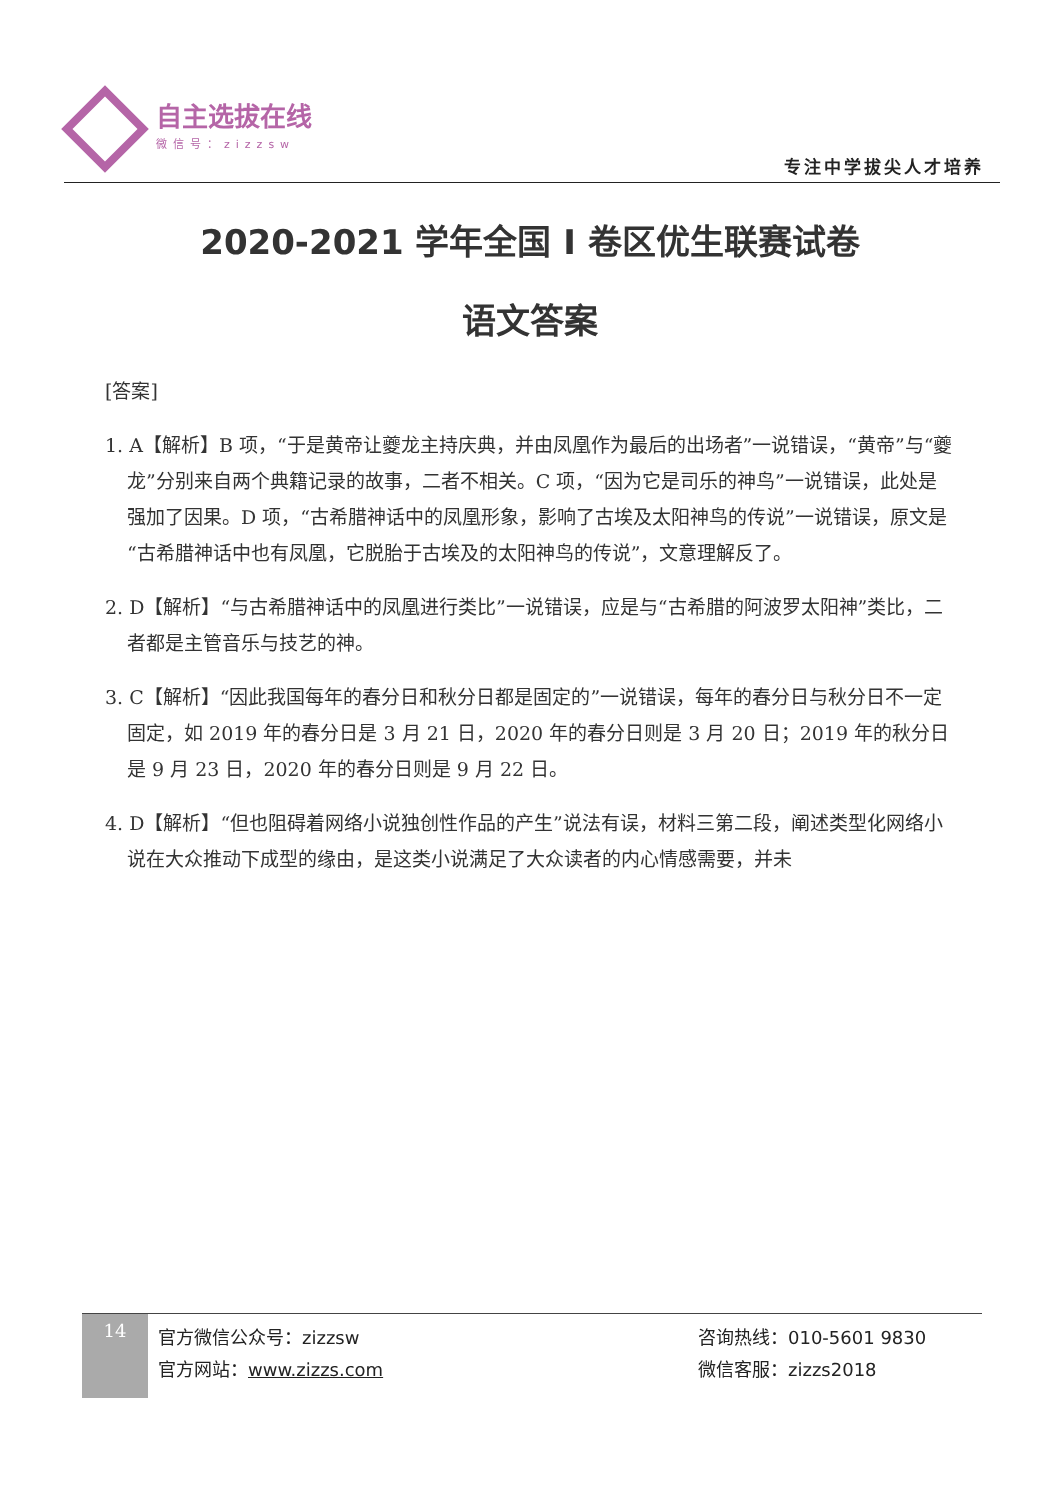自主选拔在线
微信号：zizzsw
专注中学拔尖人才培养
2020-2021 学年全国 I 卷区优生联赛试卷
语文答案
[答案]
1. A【解析】B 项，“于是黄帝让夔龙主持庆典，并由凤凰作为最后的出场者”一说错误，“黄帝”与“夔龙”分别来自两个典籍记录的故事，二者不相关。C 项，“因为它是司乐的神鸟”一说错误，此处是强加了因果。D 项，“古希腊神话中的凤凰形象，影响了古埃及太阳神鸟的传说”一说错误，原文是“古希腊神话中也有凤凰，它脱胎于古埃及的太阳神鸟的传说”，文意理解反了。
2. D【解析】“与古希腊神话中的凤凰进行类比”一说错误，应是与“古希腊的阿波罗太阳神”类比，二者都是主管音乐与技艺的神。
3. C【解析】“因此我国每年的春分日和秋分日都是固定的”一说错误，每年的春分日与秋分日不一定固定，如 2019 年的春分日是 3 月 21 日，2020 年的春分日则是 3 月 20 日；2019 年的秋分日是 9 月 23 日，2020 年的春分日则是 9 月 22 日。
4. D【解析】“但也阻碍着网络小说独创性作品的产生”说法有误，材料三第二段，阐述类型化网络小说在大众推动下成型的缘由，是这类小说满足了大众读者的内心情感需要，并未
14
官方微信公众号：zizzsw
官方网站：www.zizzs.com
咨询热线：010-5601 9830
微信客服：zizzs2018